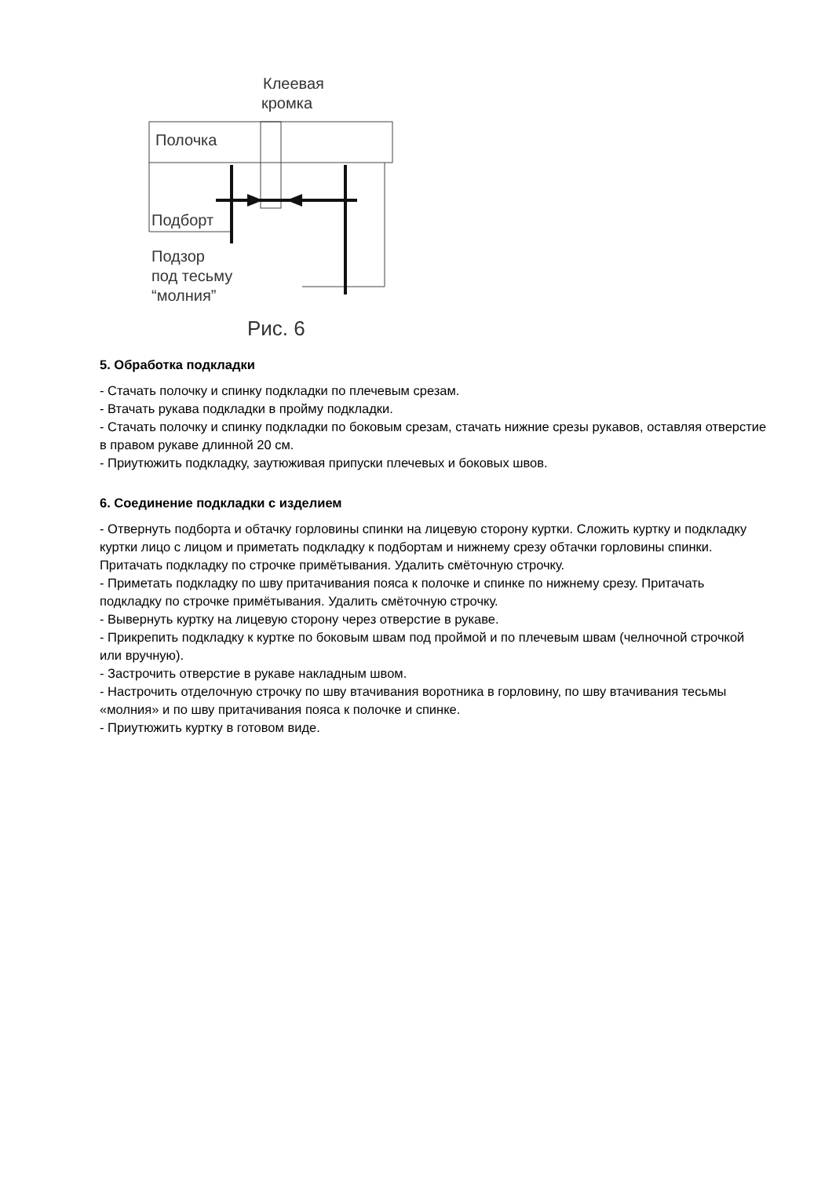Клеевая
кромка
Полочка
Подборт
Подзор
под тесьму
“молния”
Рис. 6
5. Обработка подкладки
- Стачать полочку и спинку подкладки по плечевым срезам.
- Втачать рукава подкладки в пройму подкладки.
- Стачать полочку и спинку подкладки по боковым срезам, стачать нижние срезы рукавов, оставляя отверстие в правом рукаве длинной 20 см.
- Приутюжить подкладку, заутюживая припуски плечевых и боковых швов.
6. Соединение подкладки с изделием
- Отвернуть подборта и обтачку горловины спинки на лицевую сторону куртки. Сложить куртку и подкладку куртки лицо с лицом и приметать подкладку к подбортам и нижнему срезу обтачки горловины спинки. Притачать подкладку по строчке примётывания. Удалить смёточную строчку.
- Приметать подкладку по шву притачивания пояса к полочке и спинке по нижнему срезу. Притачать подкладку по строчке примётывания. Удалить смёточную строчку.
- Вывернуть куртку на лицевую сторону через отверстие в рукаве.
- Прикрепить подкладку к куртке по боковым швам под проймой и по плечевым швам (челночной строчкой или вручную).
- Застрочить отверстие в рукаве накладным швом.
- Настрочить отделочную строчку по шву втачивания воротника в горловину, по шву втачивания тесьмы «молния» и по шву притачивания пояса к полочке и спинке.
- Приутюжить куртку в готовом виде.